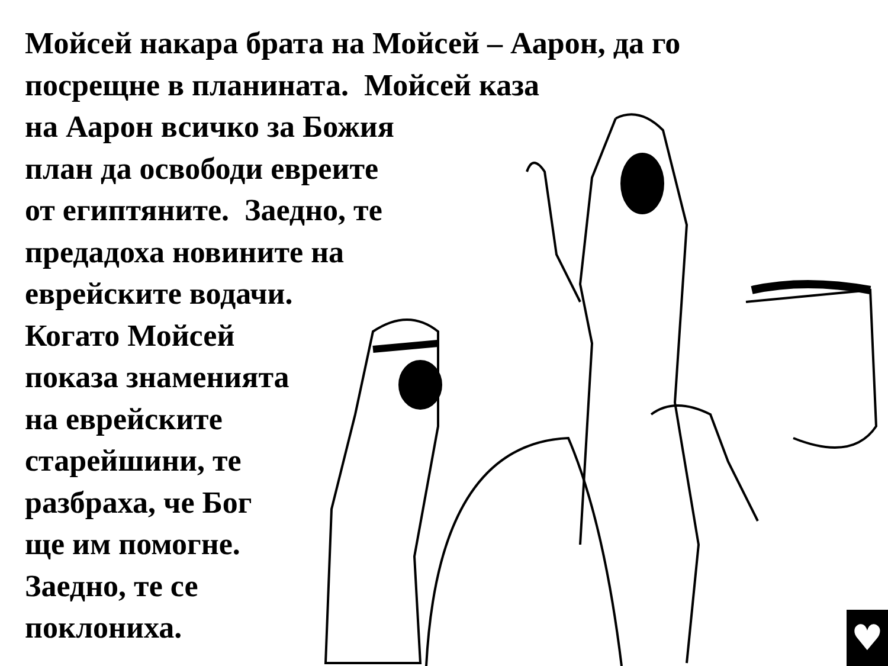Мойсей накара брата на Мойсей – Аарон, да го
посрещне в планината. Мойсей каза
на Аарон всичко за Божия
план да освободи евреите
от египтяните. Заедно, те
предадоха новините на
еврейските водачи.
Когато Мойсей
показа знаменията
на еврейските
старейшини, те
разбраха, че Бог
ще им помогне.
Заедно, те се
поклониха.
♥